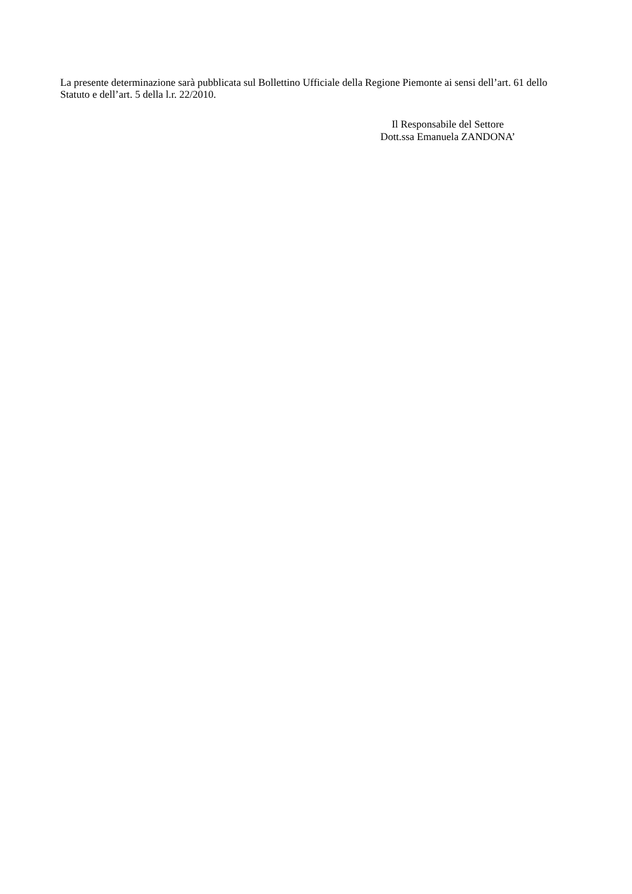La presente determinazione sarà pubblicata sul Bollettino Ufficiale della Regione Piemonte ai sensi dell’art. 61 dello Statuto e dell’art. 5 della l.r. 22/2010.
Il Responsabile del Settore
Dott.ssa Emanuela ZANDONA’